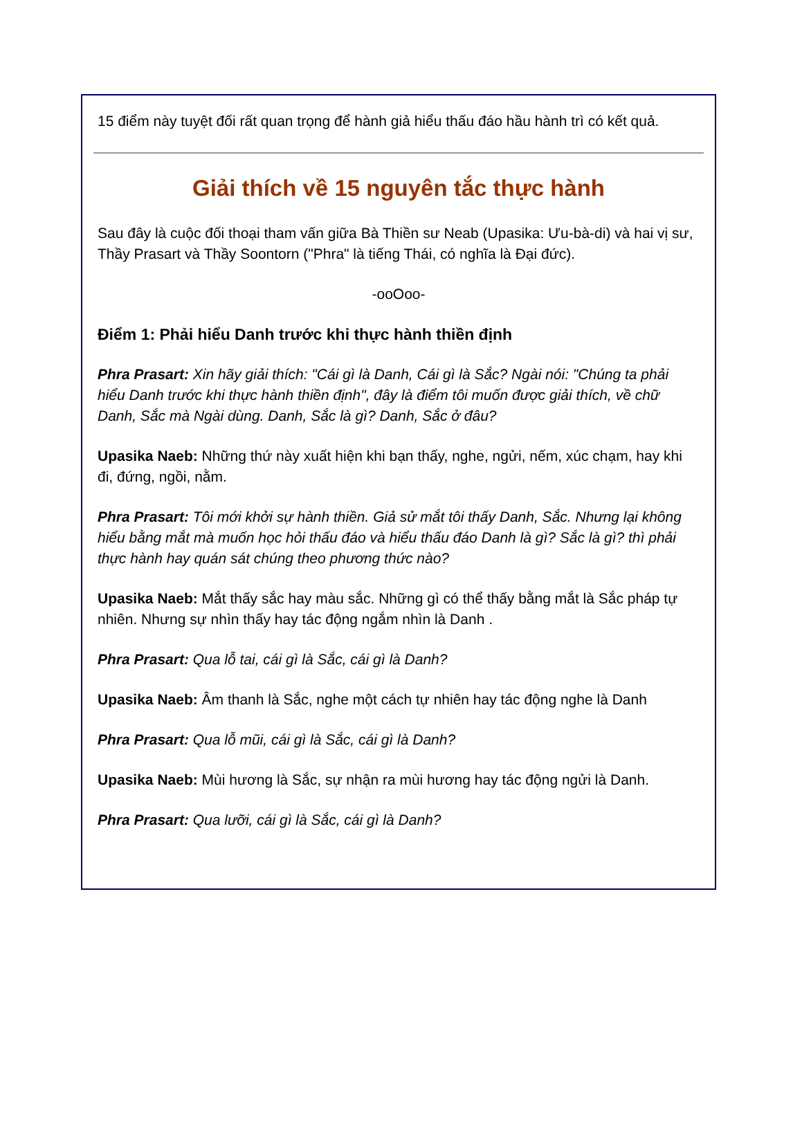15 điểm này tuyệt đối rất quan trọng để hành giả hiểu thấu đáo hầu hành trì có kết quả.
Giải thích về 15 nguyên tắc thực hành
Sau đây là cuộc đối thoại tham vấn giữa Bà Thiền sư Neab (Upasika: Ưu-bà-di) và hai vị sư, Thầy Prasart và Thầy Soontorn ("Phra" là tiếng Thái, có nghĩa là Đại đức).
-ooOoo-
Điểm 1: Phải hiểu Danh trước khi thực hành thiền định
Phra Prasart: Xin hãy giải thích: "Cái gì là Danh, Cái gì là Sắc? Ngài nói: "Chúng ta phải hiểu Danh trước khi thực hành thiền định", đây là điểm tôi muốn được giải thích, về chữ Danh, Sắc mà Ngài dùng. Danh, Sắc là gì? Danh, Sắc ở đâu?
Upasika Naeb: Những thứ này xuất hiện khi bạn thấy, nghe, ngửi, nếm, xúc chạm, hay khi đi, đứng, ngồi, nằm.
Phra Prasart: Tôi mới khởi sự hành thiền. Giả sử mắt tôi thấy Danh, Sắc. Nhưng lại không hiểu bằng mắt mà muốn học hỏi thấu đáo và hiểu thấu đáo Danh là gì? Sắc là gì? thì phải thực hành hay quán sát chúng theo phương thức nào?
Upasika Naeb: Mắt thấy sắc hay màu sắc. Những gì có thể thấy bằng mắt là Sắc pháp tự nhiên. Nhưng sự nhìn thấy hay tác động ngắm nhìn là Danh .
Phra Prasart: Qua lỗ tai, cái gì là Sắc, cái gì là Danh?
Upasika Naeb: Âm thanh là Sắc, nghe một cách tự nhiên hay tác động nghe là Danh
Phra Prasart: Qua lỗ mũi, cái gì là Sắc, cái gì là Danh?
Upasika Naeb: Mùi hương là Sắc, sự nhận ra mùi hương hay tác động ngửi là Danh.
Phra Prasart: Qua lưỡi, cái gì là Sắc, cái gì là Danh?